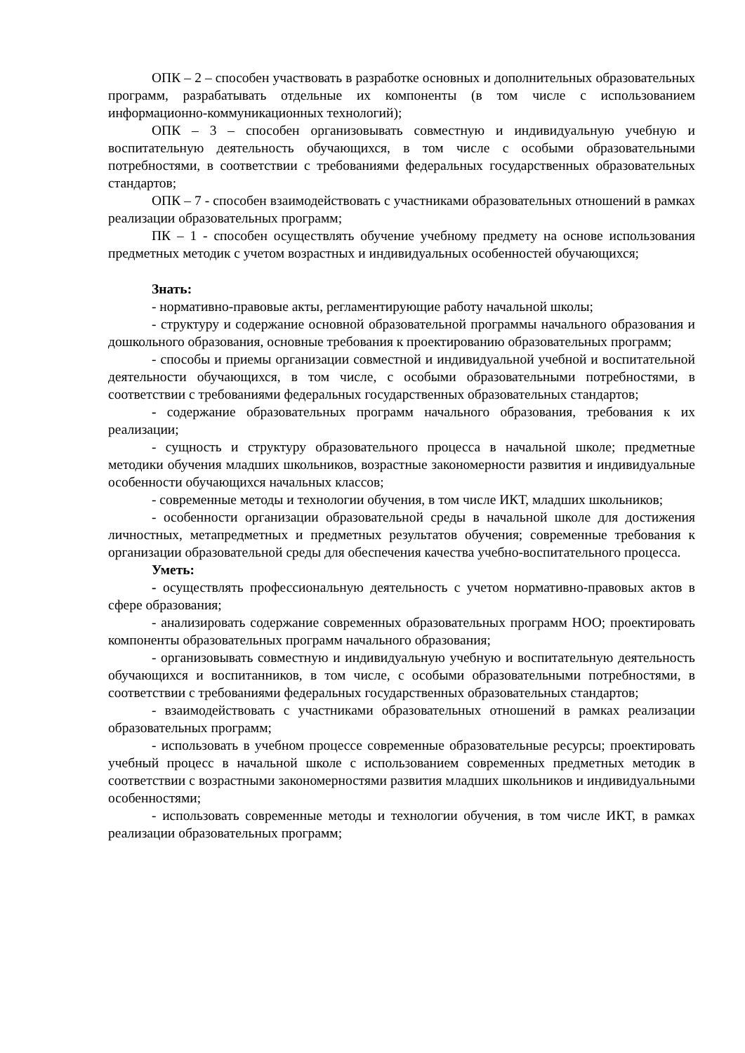ОПК – 2 – способен участвовать в разработке основных и дополнительных образовательных программ, разрабатывать отдельные их компоненты (в том числе с использованием информационно-коммуникационных технологий);
ОПК – 3 – способен организовывать совместную и индивидуальную учебную и воспитательную деятельность обучающихся, в том числе с особыми образовательными потребностями, в соответствии с требованиями федеральных государственных образовательных стандартов;
ОПК – 7 - способен взаимодействовать с участниками образовательных отношений в рамках реализации образовательных программ;
ПК – 1 - способен осуществлять обучение учебному предмету на основе использования предметных методик с учетом возрастных и индивидуальных особенностей обучающихся;
Знать:
- нормативно-правовые акты, регламентирующие работу начальной школы;
- структуру и содержание основной образовательной программы начального образования и дошкольного образования, основные требования к проектированию образовательных программ;
- способы и приемы организации совместной и индивидуальной учебной и воспитательной деятельности обучающихся, в том числе, с особыми образовательными потребностями, в соответствии с требованиями федеральных государственных образовательных стандартов;
- содержание образовательных программ начального образования, требования к их реализации;
- сущность и структуру образовательного процесса в начальной школе; предметные методики обучения младших школьников, возрастные закономерности развития и индивидуальные особенности обучающихся начальных классов;
- современные методы и технологии обучения, в том числе ИКТ, младших школьников;
- особенности организации образовательной среды в начальной школе для достижения личностных, метапредметных и предметных результатов обучения; современные требования к организации образовательной среды для обеспечения качества учебно-воспитательного процесса.
Уметь:
- осуществлять профессиональную деятельность с учетом нормативно-правовых актов в сфере образования;
- анализировать содержание современных образовательных программ НОО; проектировать компоненты образовательных программ начального образования;
- организовывать совместную и индивидуальную учебную и воспитательную деятельность обучающихся и воспитанников, в том числе, с особыми образовательными потребностями, в соответствии с требованиями федеральных государственных образовательных стандартов;
- взаимодействовать с участниками образовательных отношений в рамках реализации образовательных программ;
- использовать в учебном процессе современные образовательные ресурсы; проектировать учебный процесс в начальной школе с использованием современных предметных методик в соответствии с возрастными закономерностями развития младших школьников и индивидуальными особенностями;
- использовать современные методы и технологии обучения, в том числе ИКТ, в рамках реализации образовательных программ;